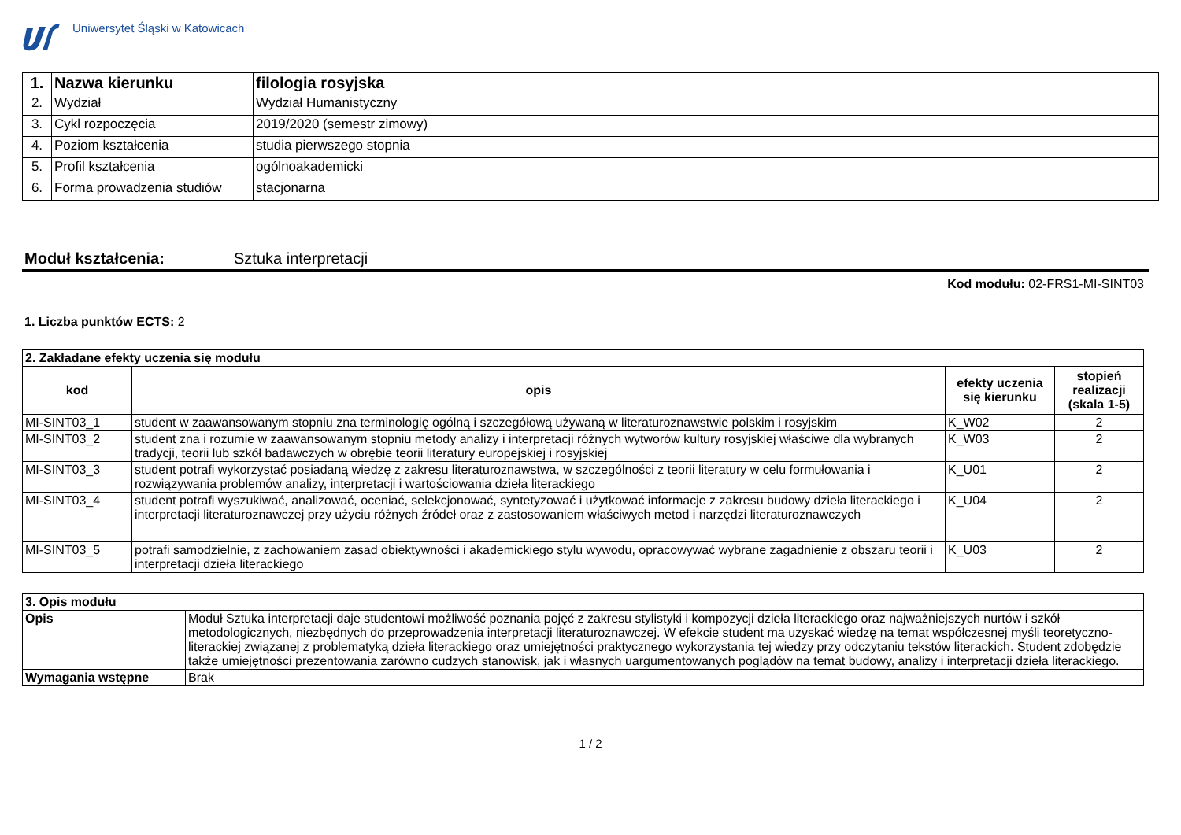Uniwersytet Śląski w Katowicach
| 1. | Nazwa kierunku | filologia rosyjska |
| 2. | Wydział | Wydział Humanistyczny |
| 3. | Cykl rozpoczęcia | 2019/2020 (semestr zimowy) |
| 4. | Poziom kształcenia | studia pierwszego stopnia |
| 5. | Profil kształcenia | ogólnoakademicki |
| 6. | Forma prowadzenia studiów | stacjonarna |
Moduł kształcenia: Sztuka interpretacji
Kod modułu: 02-FRS1-MI-SINT03
1. Liczba punktów ECTS: 2
| 2. Zakładane efekty uczenia się modułu | | | |
| kod | opis | efekty uczenia się kierunku | stopień realizacji (skala 1-5) |
| MI-SINT03_1 | student w zaawansowanym stopniu zna terminologię ogólną i szczegółową używaną w literaturoznawstwie polskim i rosyjskim | K_W02 | 2 |
| MI-SINT03_2 | student zna i rozumie w zaawansowanym stopniu metody analizy i interpretacji różnych wytworów kultury rosyjskiej właściwe dla wybranych tradycji, teorii lub szkół badawczych w obrębie teorii literatury europejskiej i rosyjskiej | K_W03 | 2 |
| MI-SINT03_3 | student potrafi wykorzystać posiadaną wiedzę z zakresu literaturoznawstwa, w szczególności z teorii literatury w celu formułowania i rozwiązywania problemów analizy, interpretacji i wartościowania dzieła literackiego | K_U01 | 2 |
| MI-SINT03_4 | student potrafi wyszukiwać, analizować, oceniać, selekcjonować, syntetyzować i użytkować informacje z zakresu budowy dzieła literackiego i interpretacji literaturoznawczej przy użyciu różnych źródeł oraz z zastosowaniem właściwych metod i narzędzi literaturoznawczych | K_U04 | 2 |
| MI-SINT03_5 | potrafi samodzielnie, z zachowaniem zasad obiektywności i akademickiego stylu wywodu, opracowywać wybrane zagadnienie z obszaru teorii i interpretacji dzieła literackiego | K_U03 | 2 |
| 3. Opis modułu | |
| Opis | Moduł Sztuka interpretacji daje studentowi możliwość poznania pojęć z zakresu stylistyki i kompozycji dzieła literackiego oraz najważniejszych nurtów i szkół metodologicznych, niezbędnych do przeprowadzenia interpretacji literaturoznawczej. W efekcie student ma uzyskać wiedzę na temat współczesnej myśli teoretyczno-literackiej związanej z problematyką dzieła literackiego oraz umiejętności praktycznego wykorzystania tej wiedzy przy odczytaniu tekstów literackich. Student zdobędzie także umiejętności prezentowania zarówno cudzych stanowisk, jak i własnych uargumentowanych poglądów na temat budowy, analizy i interpretacji dzieła literackiego. |
| Wymagania wstępne | Brak |
1 / 2